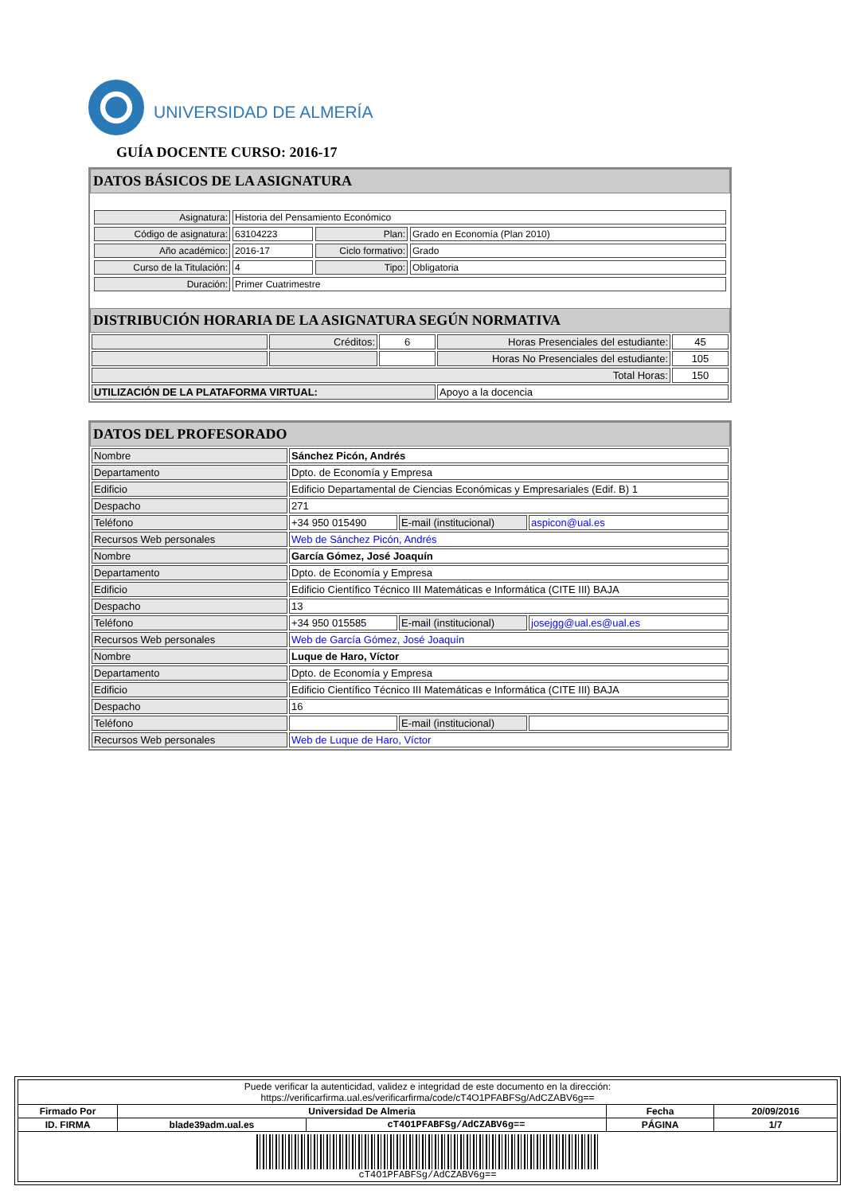UNIVERSIDAD DE ALMERÍA
GUÍA DOCENTE CURSO: 2016-17
DATOS BÁSICOS DE LA ASIGNATURA
| Asignatura: | Historia del Pensamiento Económico | | |
| Código de asignatura: | 63104223 | Plan: | Grado en Economía (Plan 2010) |
| Año académico: | 2016-17 | Ciclo formativo: | Grado |
| Curso de la Titulación: | 4 | Tipo: | Obligatoria |
| Duración: | Primer Cuatrimestre | | |
DISTRIBUCIÓN HORARIA DE LA ASIGNATURA SEGÚN NORMATIVA
| | Créditos: | 6 | Horas Presenciales del estudiante: | 45 |
| | | | Horas No Presenciales del estudiante: | 105 |
| Total Horas: | | | | 150 |
| UTILIZACIÓN DE LA PLATAFORMA VIRTUAL: | | | Apoyo a la docencia | |
DATOS DEL PROFESORADO
| Nombre | Sánchez Picón, Andrés | | |
| Departamento | Dpto. de Economía y Empresa | | |
| Edificio | Edificio Departamental de Ciencias Económicas y Empresariales (Edif. B) 1 | | |
| Despacho | 271 | | |
| Teléfono | +34 950 015490 | E-mail (institucional) | aspicon@ual.es |
| Recursos Web personales | Web de Sánchez Picón, Andrés | | |
| Nombre | García Gómez, José Joaquín | | |
| Departamento | Dpto. de Economía y Empresa | | |
| Edificio | Edificio Científico Técnico III Matemáticas e Informática (CITE III) BAJA | | |
| Despacho | 13 | | |
| Teléfono | +34 950 015585 | E-mail (institucional) | josejgg@ual.es@ual.es |
| Recursos Web personales | Web de García Gómez, José Joaquín | | |
| Nombre | Luque de Haro, Víctor | | |
| Departamento | Dpto. de Economía y Empresa | | |
| Edificio | Edificio Científico Técnico III Matemáticas e Informática (CITE III) BAJA | | |
| Despacho | 16 | | |
| Teléfono | | E-mail (institucional) | |
| Recursos Web personales | Web de Luque de Haro, Víctor | | |
| Puede verificar la autenticidad, validez e integridad de este documento en la dirección: https://verificarfirma.ual.es/verificarfirma/code/cT4O1PFABFSg/AdCZABV6g== | | | | |
| Firmado Por | Universidad De Almeria | | Fecha | 20/09/2016 |
| ID. FIRMA | blade39adm.ual.es | cT4O1PFABFSg/AdCZABV6g== | PÁGINA | 1/7 |
| cT4O1PFABFSg/AdCZABV6g== | | | | |